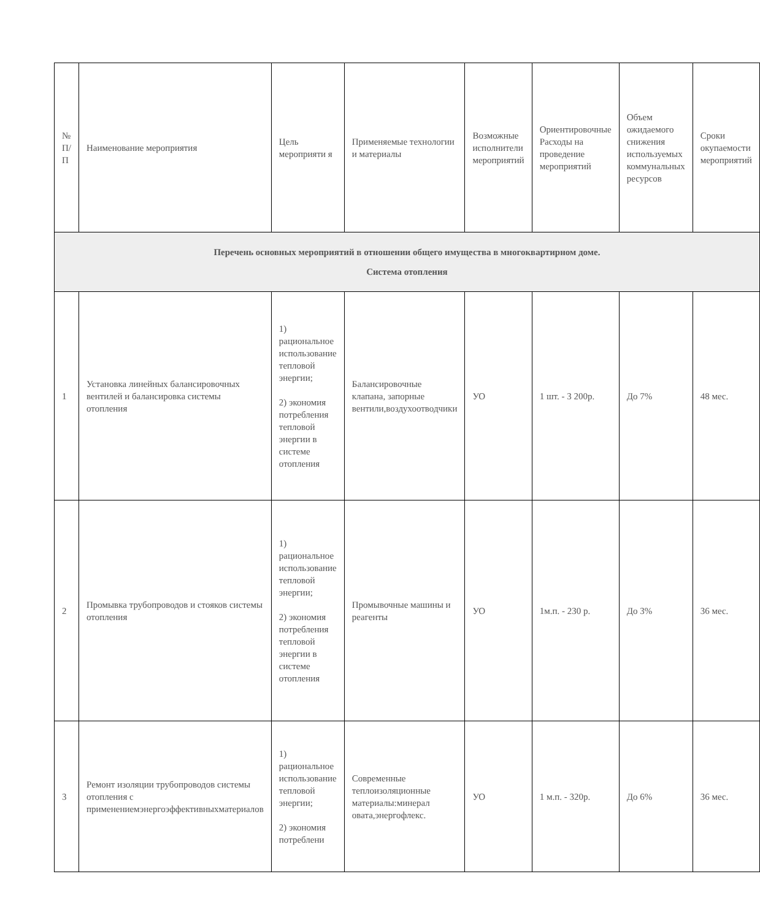| № П/ П | Наименование мероприятия | Цель мероприяти я | Применяемые технологии и материалы | Возможные исполнители мероприятий | Ориентировочные Расходы на проведение мероприятий | Объем ожидаемого снижения используемых коммунальных ресурсов | Сроки окупаемости мероприятий |
| Перечень основных мероприятий в отношении общего имущества в многоквартирном доме. Система отопления | | | | | | | |
| 1 | Установка линейных балансировочных вентилей и балансировка системы отопления | 1) рациональное использование тепловой энергии; 2) экономия потребления тепловой энергии в системе отопления | Балансировочные клапана, запорные вентили,воздухоотводчики | УО | 1 шт. - 3 200р. | До 7% | 48 мес. |
| 2 | Промывка трубопроводов и стояков системы отопления | 1) рациональное использование тепловой энергии; 2) экономия потребления тепловой энергии в системе отопления | Промывочные машины и реагенты | УО | 1м.п. - 230 р. | До 3% | 36 мес. |
| 3 | Ремонт изоляции трубопроводов системы отопления с применениемэнергоэффективныхматериалов | 1) рациональное использование тепловой энергии; 2) экономия потреблени | Современные теплоизоляционные материалы:минерал овата,энергофлекс. | УО | 1 м.п. - 320р. | До 6% | 36 мес. |